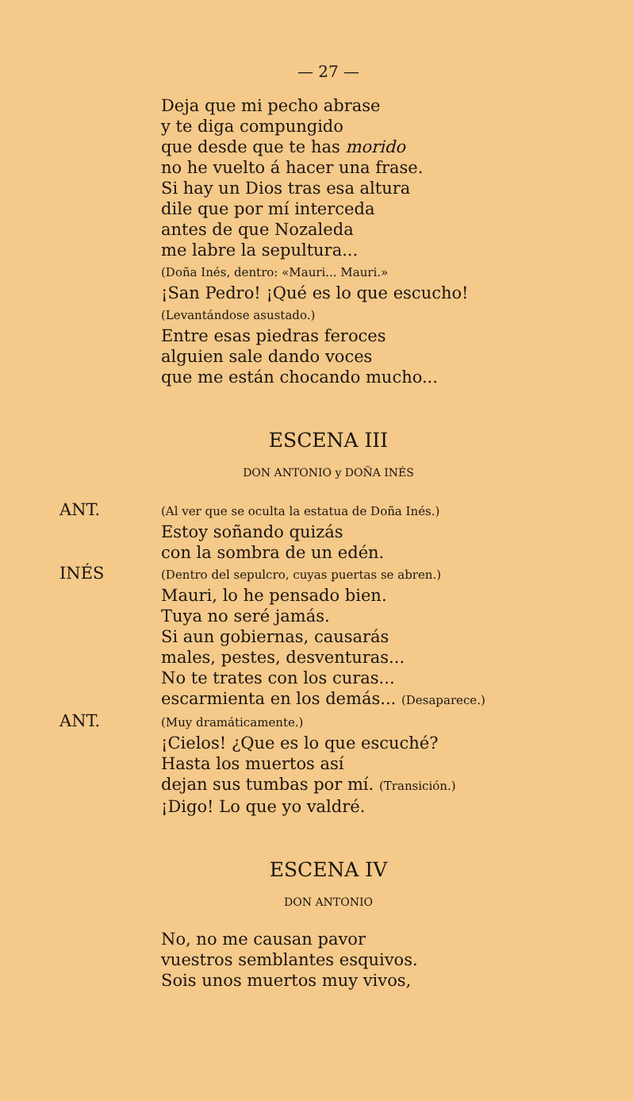— 27 —
Deja que mi pecho abrase
y te diga compungido
que desde que te has morido
no he vuelto á hacer una frase.
Si hay un Dios tras esa altura
dile que por mí interceda
antes de que Nozaleda
me labre la sepultura...
(Doña Inés, dentro: «Mauri... Mauri.»
¡San Pedro! ¡Qué es lo que escucho!
(Levantándose asustado.)
Entre esas piedras feroces
alguien sale dando voces
que me están chocando mucho...
ESCENA III
DON ANTONIO y DOÑA INÉS
ANT.
(Al ver que se oculta la estatua de Doña Inés.)
Estoy soñando quizás
con la sombra de un edén.
INÉS
(Dentro del sepulcro, cuyas puertas se abren.)
Mauri, lo he pensado bien.
Tuya no seré jamás.
Si aun gobiernas, causarás
males, pestes, desventuras...
No te trates con los curas...
escarmienta en los demás... (Desaparece.)
ANT.
(Muy dramáticamente.)
¡Cielos! ¿Que es lo que escuché?
Hasta los muertos así
dejan sus tumbas por mí. (Transición.)
¡Digo! Lo que yo valdré.
ESCENA IV
DON ANTONIO
No, no me causan pavor
vuestros semblantes esquivos.
Sois unos muertos muy vivos,